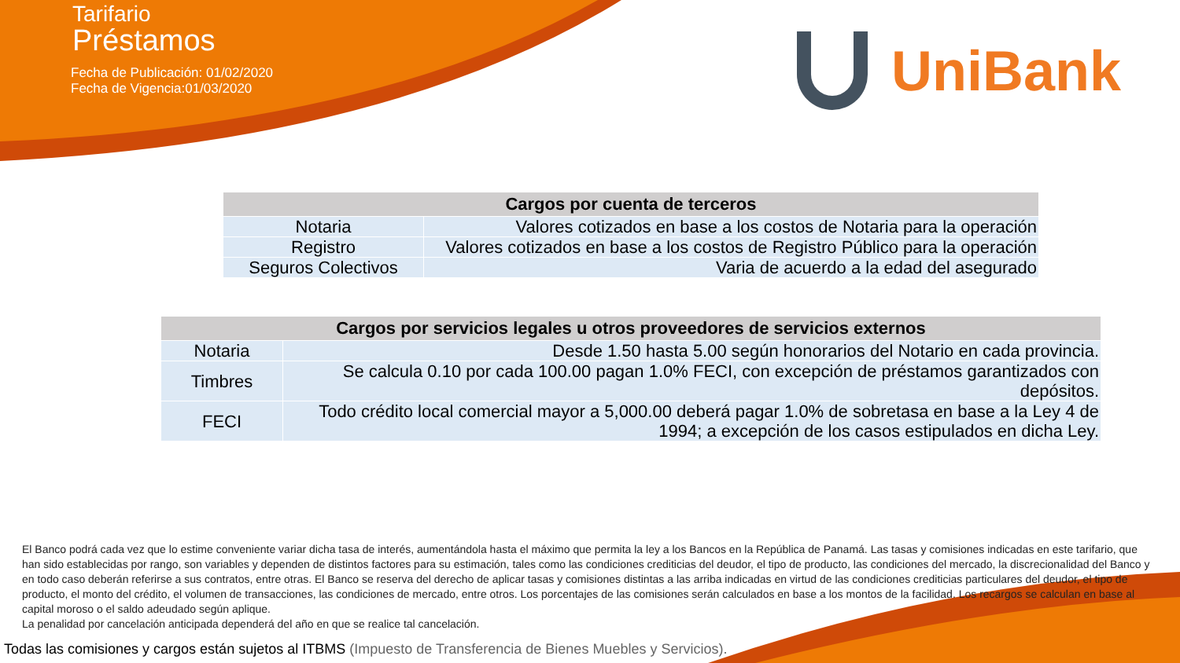Tarifario
Préstamos
Fecha de Publicación: 01/02/2020
Fecha de Vigencia:01/03/2020
UniBank
| Cargos por cuenta de terceros | |
| --- | --- |
| Notaria | Valores cotizados en base a los costos de Notaria para la operación |
| Registro | Valores cotizados en base a los costos de Registro Público para la operación |
| Seguros Colectivos | Varia de acuerdo a la edad del asegurado |
| Cargos por servicios legales u otros proveedores de servicios externos | |
| --- | --- |
| Notaria | Desde 1.50 hasta 5.00 según honorarios del Notario en cada provincia. |
| Timbres | Se calcula 0.10 por cada 100.00 pagan 1.0% FECI, con excepción de préstamos garantizados con depósitos. |
| FECI | Todo crédito local comercial mayor a 5,000.00 deberá pagar 1.0% de sobretasa en base a la Ley 4 de 1994; a excepción de los casos estipulados en dicha Ley. |
El Banco podrá cada vez que lo estime conveniente variar dicha tasa de interés, aumentándola hasta el máximo que permita la ley a los Bancos en la República de Panamá. Las tasas y comisiones indicadas en este tarifario, que han sido establecidas por rango, son variables y dependen de distintos factores para su estimación, tales como las condiciones crediticias del deudor, el tipo de producto, las condiciones del mercado, la discrecionalidad del Banco y en todo caso deberán referirse a sus contratos, entre otras. El Banco se reserva del derecho de aplicar tasas y comisiones distintas a las arriba indicadas en virtud de las condiciones crediticias particulares del deudor, el tipo de producto, el monto del crédito, el volumen de transacciones, las condiciones de mercado, entre otros. Los porcentajes de las comisiones serán calculados en base a los montos de la facilidad. Los recargos se calculan en base al capital moroso o el saldo adeudado según aplique.
La penalidad por cancelación anticipada dependerá del año en que se realice tal cancelación.
Todas las comisiones y cargos están sujetos al ITBMS (Impuesto de Transferencia de Bienes Muebles y Servicios).